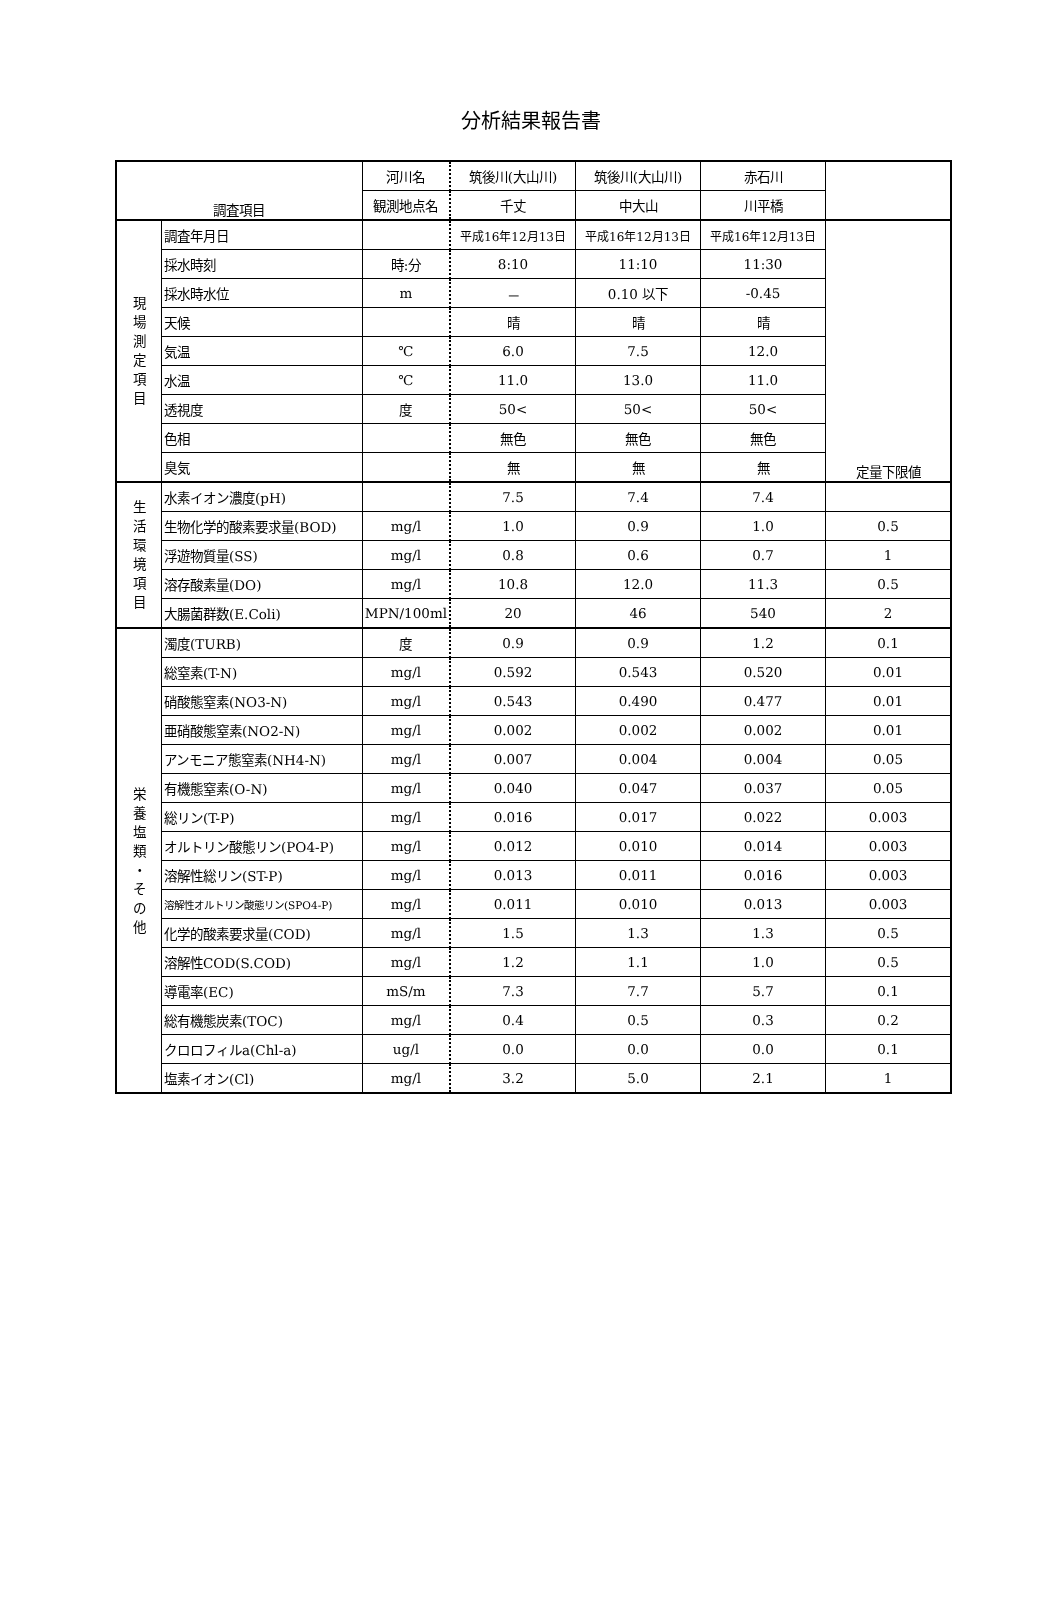分析結果報告書
| 調査項目 | | 河川名 | 筑後川(大山川) | 筑後川(大山川) | 赤石川 | |
| --- | --- | --- | --- | --- | --- | --- |
| | | 観測地点名 | 千丈 | 中大山 | 川平橋 | |
| 現 場 測 定 項 目 | 調査年月日 | | 平成16年12月13日 | 平成16年12月13日 | 平成16年12月13日 | 定量下限値 |
| | 採水時刻 | 時:分 | 8:10 | 11:10 | 11:30 | |
| | 採水時水位 | m | － | 0.10 以下 | -0.45 | |
| | 天候 | | 晴 | 晴 | 晴 | |
| | 気温 | ℃ | 6.0 | 7.5 | 12.0 | |
| | 水温 | ℃ | 11.0 | 13.0 | 11.0 | |
| | 透視度 | 度 | 50< | 50< | 50< | |
| | 色相 | | 無色 | 無色 | 無色 | |
| | 臭気 | | 無 | 無 | 無 | |
| 生 活 環 境 項 目 | 水素イオン濃度(pH) | | 7.5 | 7.4 | 7.4 | |
| | 生物化学的酸素要求量(BOD) | mg/l | 1.0 | 0.9 | 1.0 | 0.5 |
| | 浮遊物質量(SS) | mg/l | 0.8 | 0.6 | 0.7 | 1 |
| | 溶存酸素量(DO) | mg/l | 10.8 | 12.0 | 11.3 | 0.5 |
| | 大腸菌群数(E.Coli) | MPN/100ml | 20 | 46 | 540 | 2 |
| 栄 養 塩 類 ・ そ の 他 | 濁度(TURB) | 度 | 0.9 | 0.9 | 1.2 | 0.1 |
| | 総窒素(T-N) | mg/l | 0.592 | 0.543 | 0.520 | 0.01 |
| | 硝酸態窒素(NO3-N) | mg/l | 0.543 | 0.490 | 0.477 | 0.01 |
| | 亜硝酸態窒素(NO2-N) | mg/l | 0.002 | 0.002 | 0.002 | 0.01 |
| | アンモニア態窒素(NH4-N) | mg/l | 0.007 | 0.004 | 0.004 | 0.05 |
| | 有機態窒素(O-N) | mg/l | 0.040 | 0.047 | 0.037 | 0.05 |
| | 総リン(T-P) | mg/l | 0.016 | 0.017 | 0.022 | 0.003 |
| | オルトリン酸態リン(PO4-P) | mg/l | 0.012 | 0.010 | 0.014 | 0.003 |
| | 溶解性総リン(ST-P) | mg/l | 0.013 | 0.011 | 0.016 | 0.003 |
| | 溶解性オルトリン酸態リン(SPO4-P) | mg/l | 0.011 | 0.010 | 0.013 | 0.003 |
| | 化学的酸素要求量(COD) | mg/l | 1.5 | 1.3 | 1.3 | 0.5 |
| | 溶解性COD(S.COD) | mg/l | 1.2 | 1.1 | 1.0 | 0.5 |
| | 導電率(EC) | mS/m | 7.3 | 7.7 | 5.7 | 0.1 |
| | 総有機態炭素(TOC) | mg/l | 0.4 | 0.5 | 0.3 | 0.2 |
| | クロロフィルa(Chl-a) | ug/l | 0.0 | 0.0 | 0.0 | 0.1 |
| | 塩素イオン(Cl) | mg/l | 3.2 | 5.0 | 2.1 | 1 |